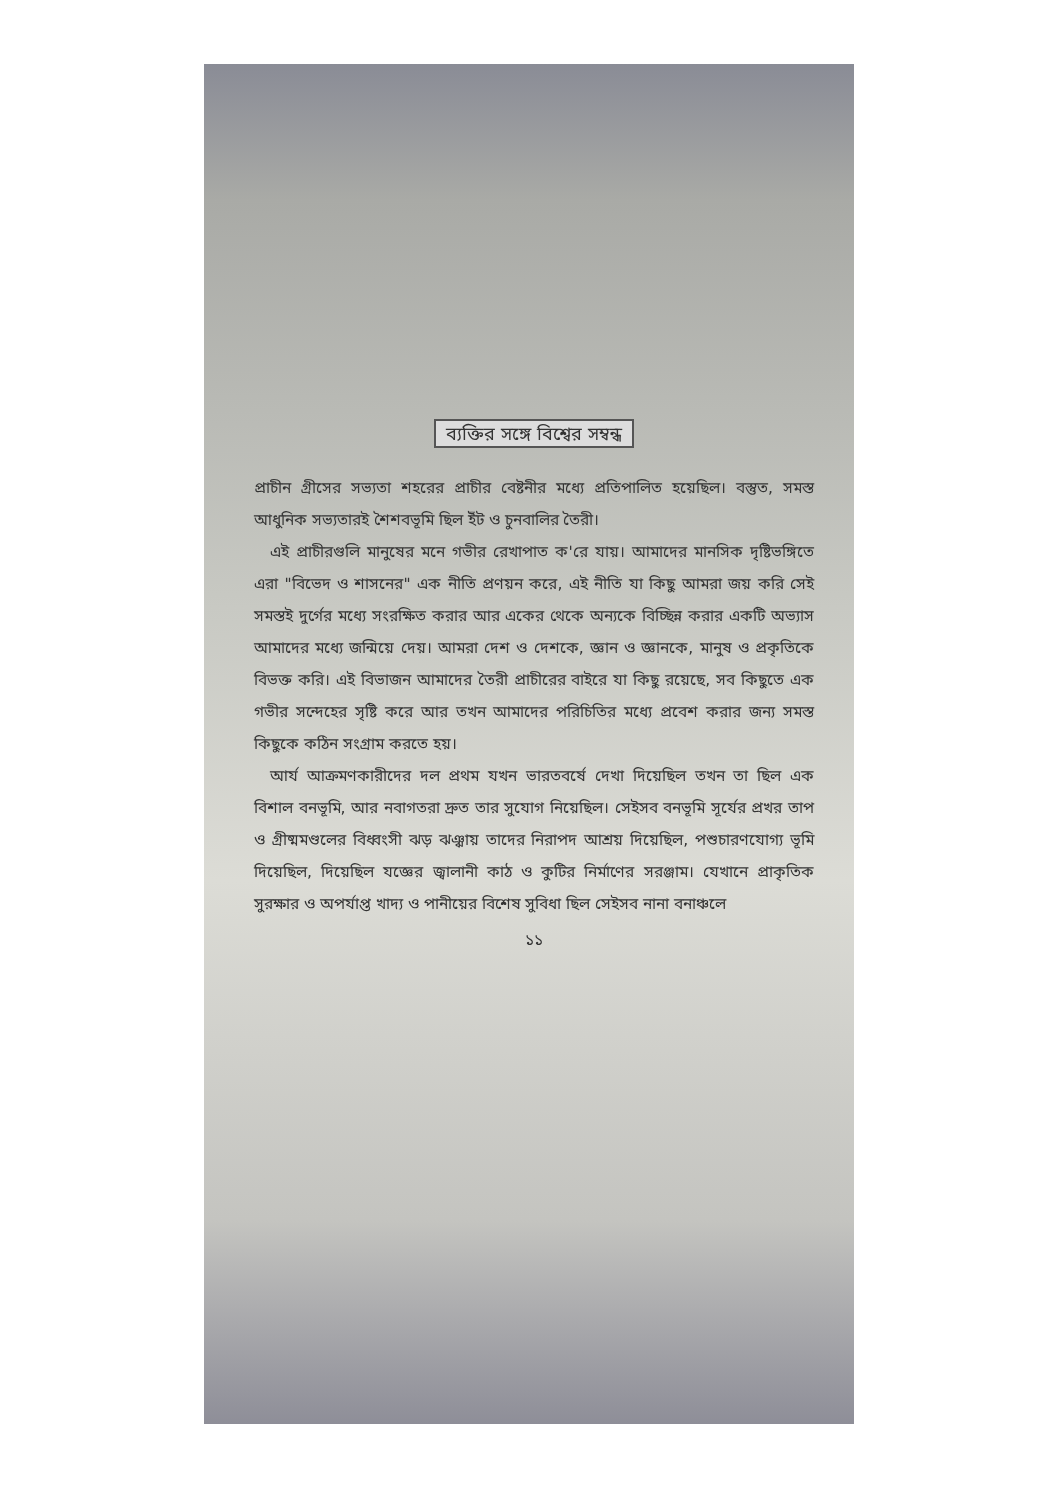ব্যক্তির সঙ্গে বিশ্বের সম্বন্ধ
প্রাচীন গ্রীসের সভ্যতা শহরের প্রাচীর বেষ্টনীর মধ্যে প্রতিপালিত হয়েছিল। বস্তুত, সমস্ত আধুনিক সভ্যতারই শৈশবভূমি ছিল ইঁট ও চুনবালির তৈরী।
এই প্রাচীরগুলি মানুষের মনে গভীর রেখাপাত ক'রে যায়। আমাদের মানসিক দৃষ্টিভঙ্গিতে এরা "বিভেদ ও শাসনের" এক নীতি প্রণয়ন করে, এই নীতি যা কিছু আমরা জয় করি সেই সমস্তই দুর্গের মধ্যে সংরক্ষিত করার আর একের থেকে অন্যকে বিচ্ছিন্ন করার একটি অভ্যাস আমাদের মধ্যে জন্মিয়ে দেয়। আমরা দেশ ও দেশকে, জ্ঞান ও জ্ঞানকে, মানুষ ও প্রকৃতিকে বিভক্ত করি। এই বিভাজন আমাদের তৈরী প্রাচীরের বাইরে যা কিছু রয়েছে, সব কিছুতে এক গভীর সন্দেহের সৃষ্টি করে আর তখন আমাদের পরিচিতির মধ্যে প্রবেশ করার জন্য সমস্ত কিছুকে কঠিন সংগ্রাম করতে হয়।
আর্য আক্রমণকারীদের দল প্রথম যখন ভারতবর্ষে দেখা দিয়েছিল তখন তা ছিল এক বিশাল বনভূমি, আর নবাগতরা দ্রুত তার সুযোগ নিয়েছিল। সেইসব বনভূমি সূর্যের প্রখর তাপ ও গ্রীষ্মমণ্ডলের বিধ্বংসী ঝড় ঝঞ্ঝায় তাদের নিরাপদ আশ্রয় দিয়েছিল, পশুচারণযোগ্য ভূমি দিয়েছিল, দিয়েছিল যজ্ঞের জ্বালানী কাঠ ও কুটির নির্মাণের সরঞ্জাম। যেখানে প্রাকৃতিক সুরক্ষার ও অপর্যাপ্ত খাদ্য ও পানীয়ের বিশেষ সুবিধা ছিল সেইসব নানা বনাঞ্চলে
১১